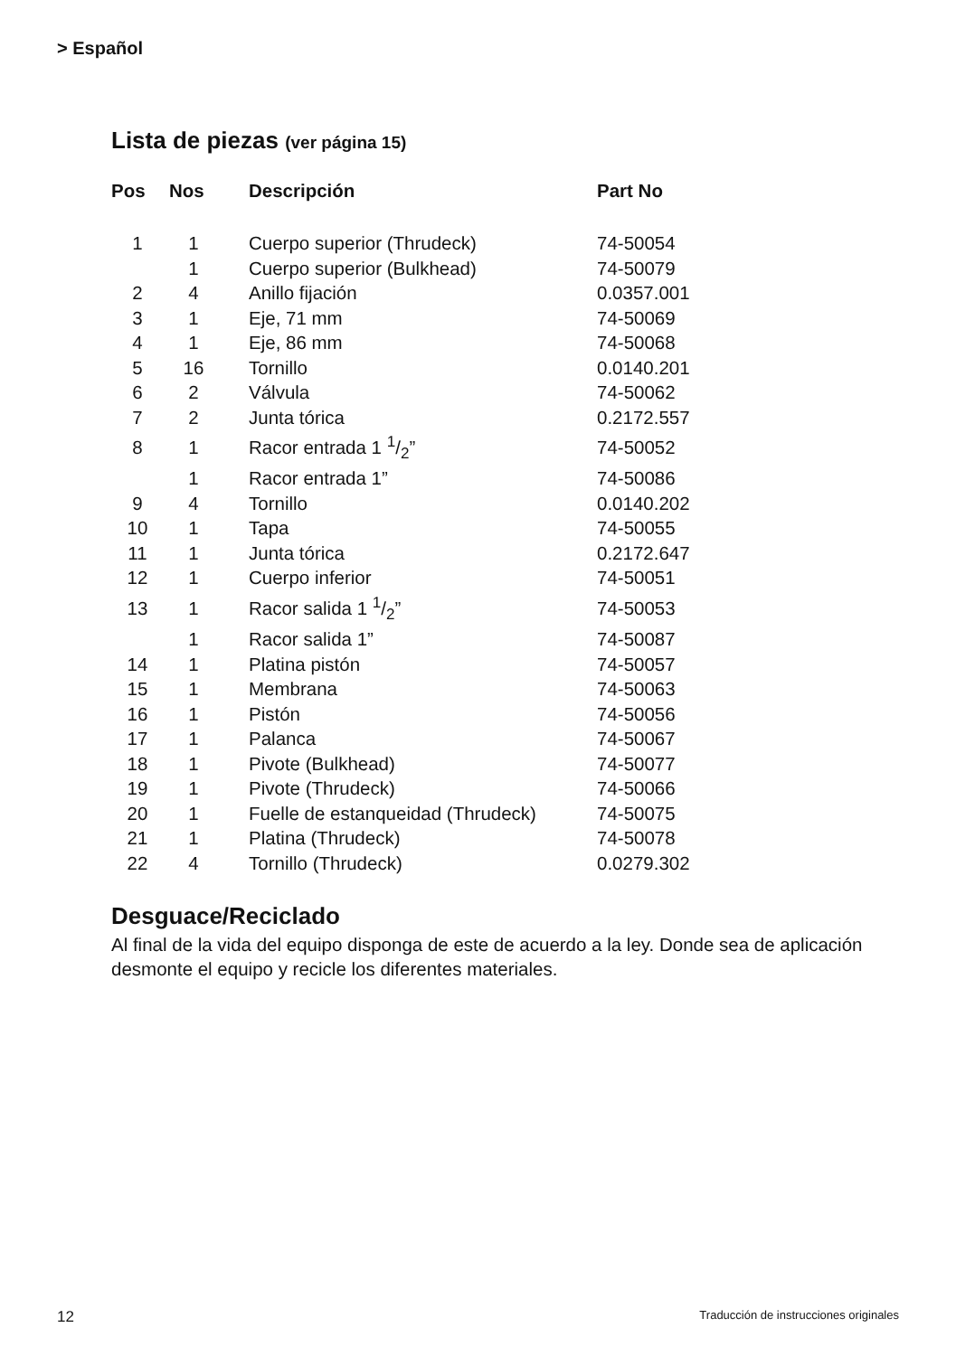> Español
Lista de piezas (ver página 15)
| Pos | Nos | Descripción | Part No |
| --- | --- | --- | --- |
| 1 | 1 | Cuerpo superior (Thrudeck) | 74-50054 |
| | 1 | Cuerpo superior (Bulkhead) | 74-50079 |
| 2 | 4 | Anillo fijación | 0.0357.001 |
| 3 | 1 | Eje, 71 mm | 74-50069 |
| 4 | 1 | Eje, 86 mm | 74-50068 |
| 5 | 16 | Tornillo | 0.0140.201 |
| 6 | 2 | Válvula | 74-50062 |
| 7 | 2 | Junta tórica | 0.2172.557 |
| 8 | 1 | Racor entrada 1 1/2” | 74-50052 |
| | 1 | Racor entrada 1” | 74-50086 |
| 9 | 4 | Tornillo | 0.0140.202 |
| 10 | 1 | Tapa | 74-50055 |
| 11 | 1 | Junta tórica | 0.2172.647 |
| 12 | 1 | Cuerpo inferior | 74-50051 |
| 13 | 1 | Racor salida 1 1/2” | 74-50053 |
| | 1 | Racor salida 1” | 74-50087 |
| 14 | 1 | Platina pistón | 74-50057 |
| 15 | 1 | Membrana | 74-50063 |
| 16 | 1 | Pistón | 74-50056 |
| 17 | 1 | Palanca | 74-50067 |
| 18 | 1 | Pivote (Bulkhead) | 74-50077 |
| 19 | 1 | Pivote (Thrudeck) | 74-50066 |
| 20 | 1 | Fuelle de estanqueidad (Thrudeck) | 74-50075 |
| 21 | 1 | Platina (Thrudeck) | 74-50078 |
| 22 | 4 | Tornillo (Thrudeck) | 0.0279.302 |
Desguace/Reciclado
Al final de la vida del equipo disponga de este de acuerdo a la ley. Donde sea de aplicación desmonte el equipo y recicle los diferentes materiales.
12 Traducción de instrucciones originales